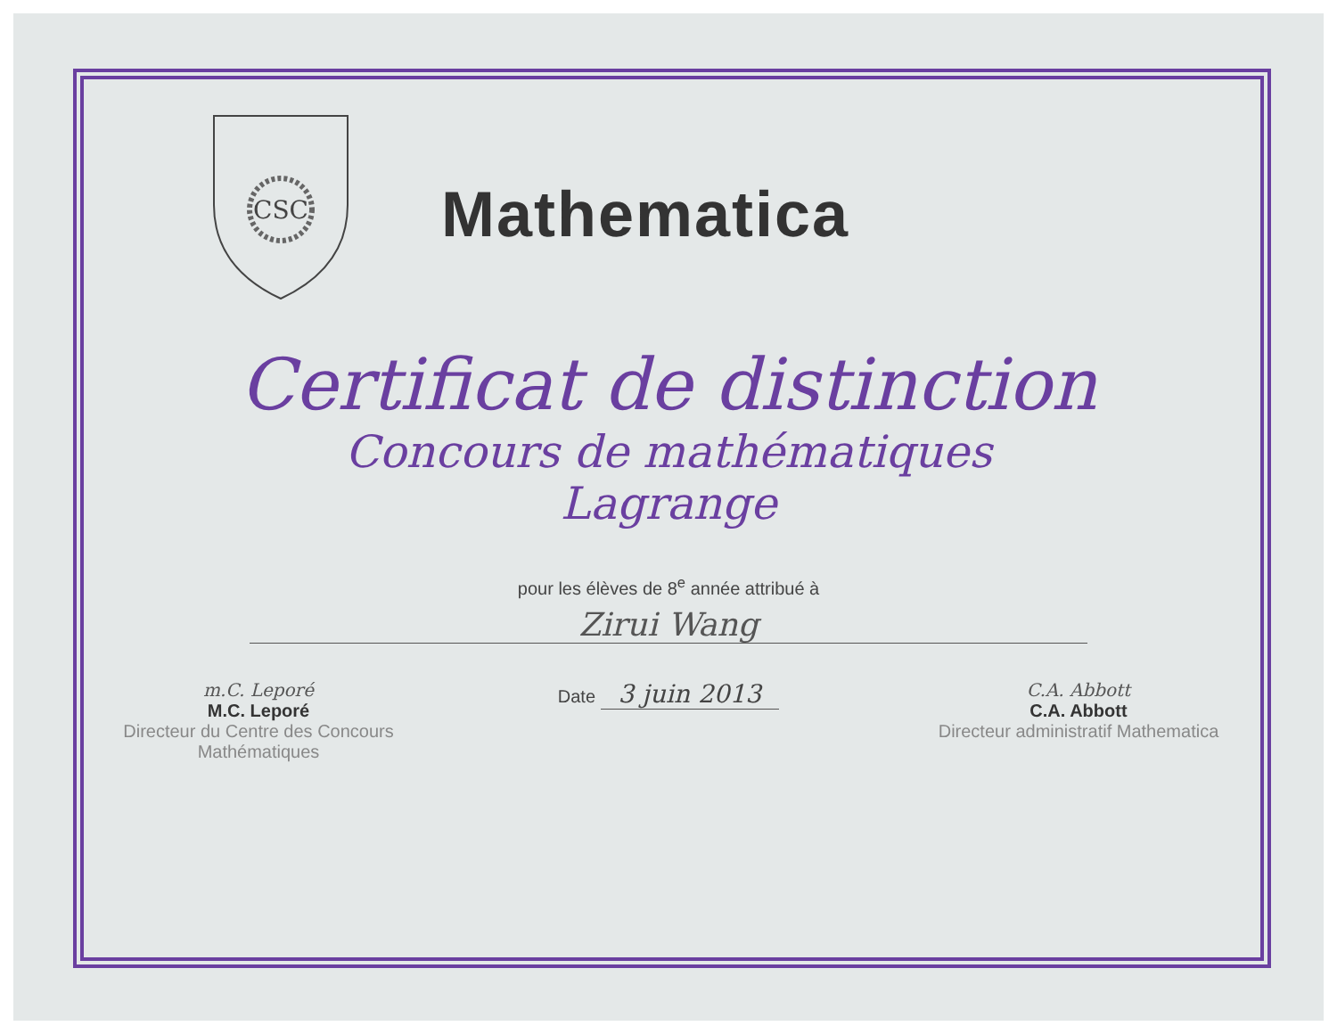CSC
Mathematica
Certificat de distinction
Concours de mathématiques
Lagrange
pour les élèves de 8<sup>e</sup> année attribué à
Zirui Wang
m.C. Leporé
M.C. Leporé
Directeur du Centre des Concours Mathématiques
Date 3 juin 2013
C.A. Abbott
C.A. Abbott
Directeur administratif Mathematica